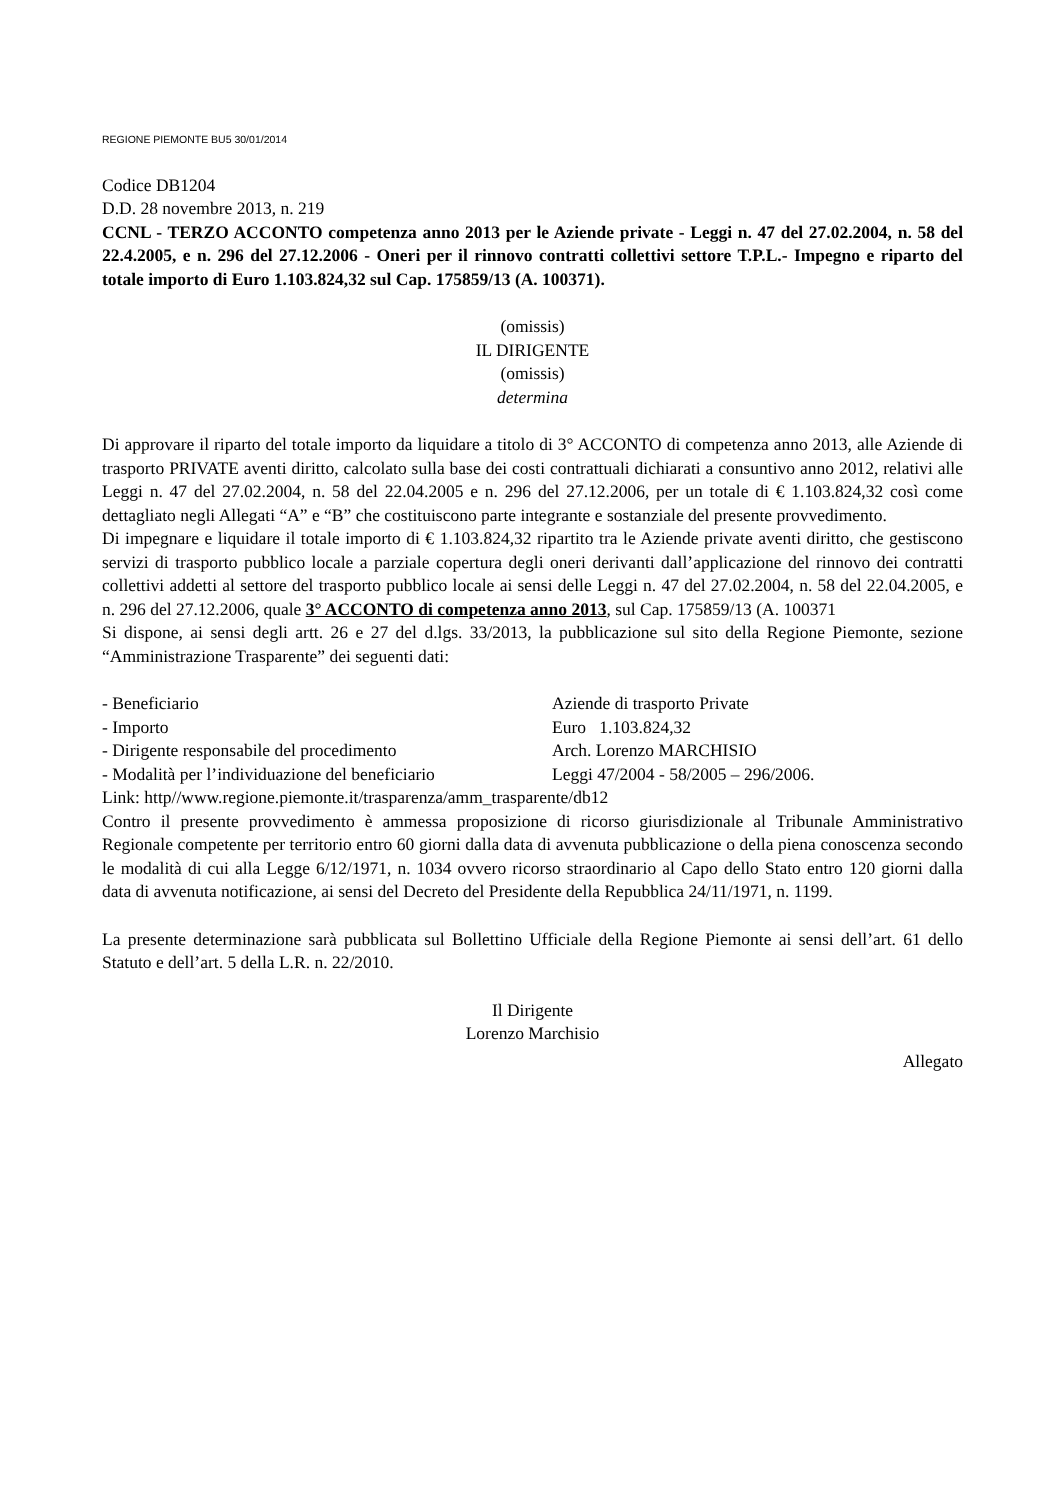REGIONE PIEMONTE BU5 30/01/2014
Codice DB1204
D.D. 28 novembre 2013, n. 219
CCNL - TERZO ACCONTO competenza anno 2013 per le Aziende private - Leggi n. 47 del 27.02.2004, n. 58 del 22.4.2005, e n. 296 del 27.12.2006 - Oneri per il rinnovo contratti collettivi settore T.P.L.- Impegno e riparto del totale importo di Euro 1.103.824,32 sul Cap. 175859/13 (A. 100371).
(omissis)
IL DIRIGENTE
(omissis)
determina
Di approvare il riparto del totale importo da liquidare a titolo di 3° ACCONTO di competenza anno 2013, alle Aziende di trasporto PRIVATE aventi diritto, calcolato sulla base dei costi contrattuali dichiarati a consuntivo anno 2012, relativi alle Leggi n. 47 del 27.02.2004, n. 58 del 22.04.2005 e n. 296 del 27.12.2006, per un totale di € 1.103.824,32 così come dettagliato negli Allegati “A” e “B” che costituiscono parte integrante e sostanziale del presente provvedimento.
Di impegnare e liquidare il totale importo di € 1.103.824,32 ripartito tra le Aziende private aventi diritto, che gestiscono servizi di trasporto pubblico locale a parziale copertura degli oneri derivanti dall’applicazione del rinnovo dei contratti collettivi addetti al settore del trasporto pubblico locale ai sensi delle Leggi n. 47 del 27.02.2004, n. 58 del 22.04.2005, e n. 296 del 27.12.2006, quale 3° ACCONTO di competenza anno 2013, sul Cap. 175859/13 (A. 100371
Si dispone, ai sensi degli artt. 26 e 27 del d.lgs. 33/2013, la pubblicazione sul sito della Regione Piemonte, sezione “Amministrazione Trasparente” dei seguenti dati:
- Beneficiario Aziende di trasporto Private
- Importo Euro 1.103.824,32
- Dirigente responsabile del procedimento Arch. Lorenzo MARCHISIO
- Modalità per l’individuazione del beneficiario Leggi 47/2004 - 58/2005 – 296/2006.
Link: http//www.regione.piemonte.it/trasparenza/amm_trasparente/db12
Contro il presente provvedimento è ammessa proposizione di ricorso giurisdizionale al Tribunale Amministrativo Regionale competente per territorio entro 60 giorni dalla data di avvenuta pubblicazione o della piena conoscenza secondo le modalità di cui alla Legge 6/12/1971, n. 1034 ovvero ricorso straordinario al Capo dello Stato entro 120 giorni dalla data di avvenuta notificazione, ai sensi del Decreto del Presidente della Repubblica 24/11/1971, n. 1199.
La presente determinazione sarà pubblicata sul Bollettino Ufficiale della Regione Piemonte ai sensi dell’art. 61 dello Statuto e dell’art. 5 della L.R. n. 22/2010.
Il Dirigente
Lorenzo Marchisio
Allegato